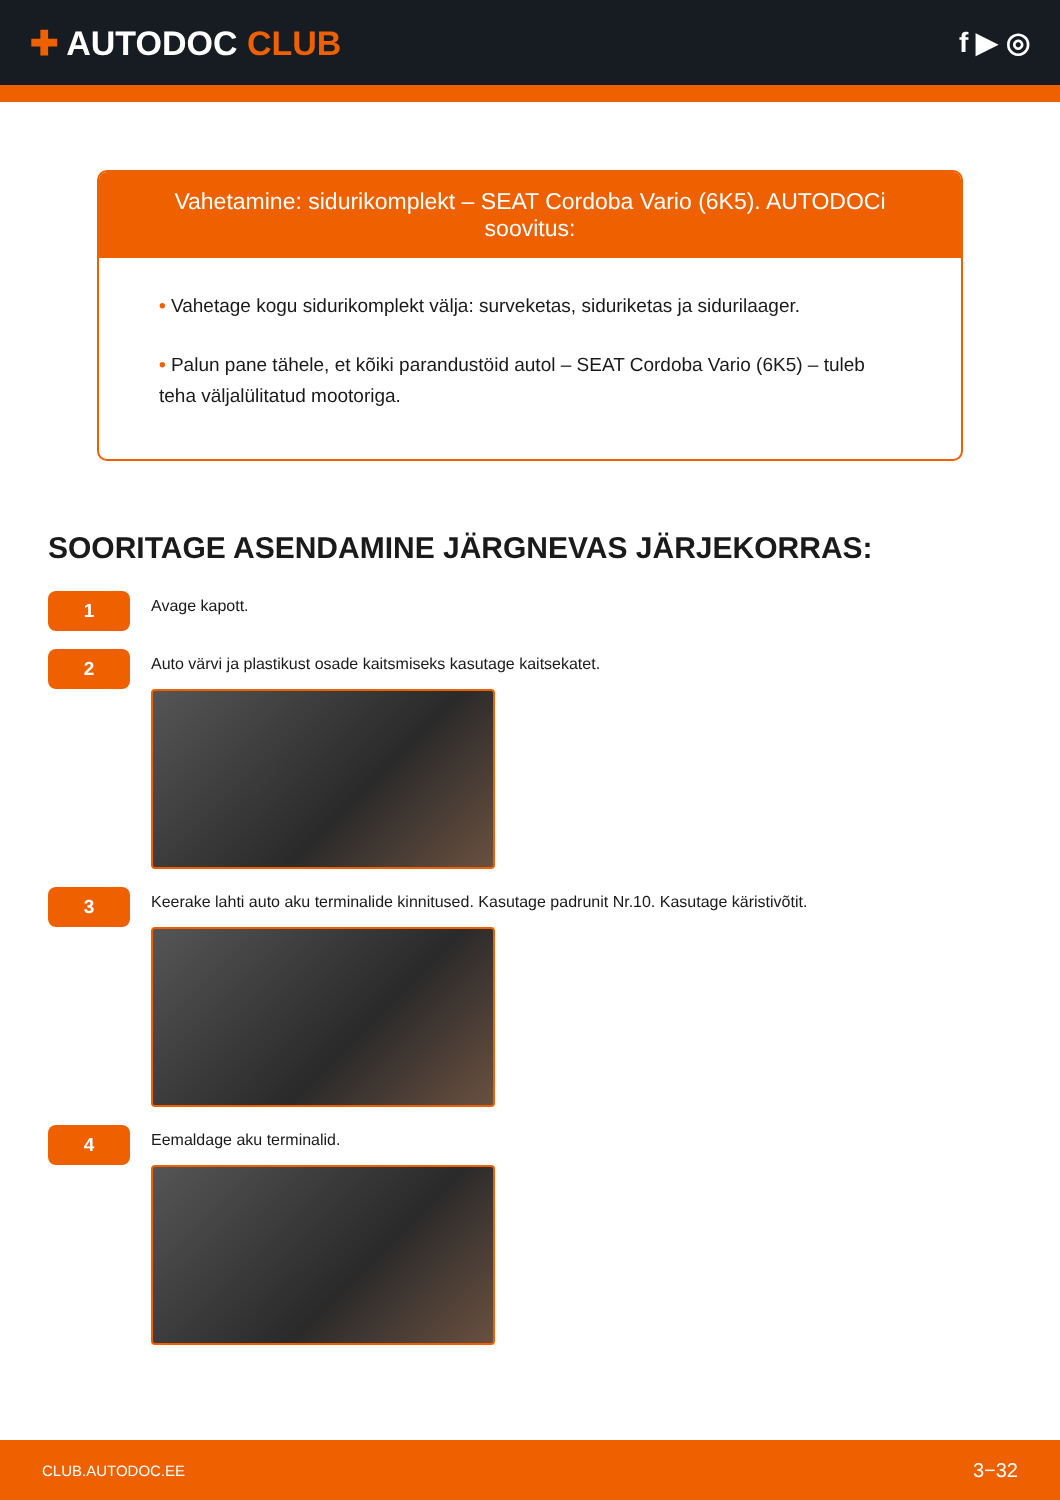✚ AUTODOC CLUB
f ▶ ◎
Vahetamine: sidurikomplekt – SEAT Cordoba Vario (6K5). AUTODOCi soovitus:
• Vahetage kogu sidurikomplekt välja: surveketas, siduriketas ja sidurilaager.
• Palun pane tähele, et kõiki parandustöid autol – SEAT Cordoba Vario (6K5) – tuleb teha väljalülitatud mootoriga.
SOORITAGE ASENDAMINE JÄRGNEVAS JÄRJEKORRAS:
1
Avage kapott.
2
Auto värvi ja plastikust osade kaitsmiseks kasutage kaitsekatet.
3
Keerake lahti auto aku terminalide kinnitused. Kasutage padrunit Nr.10. Kasutage käristivõtit.
4
Eemaldage aku terminalid.
CLUB.AUTODOC.EE 3−32